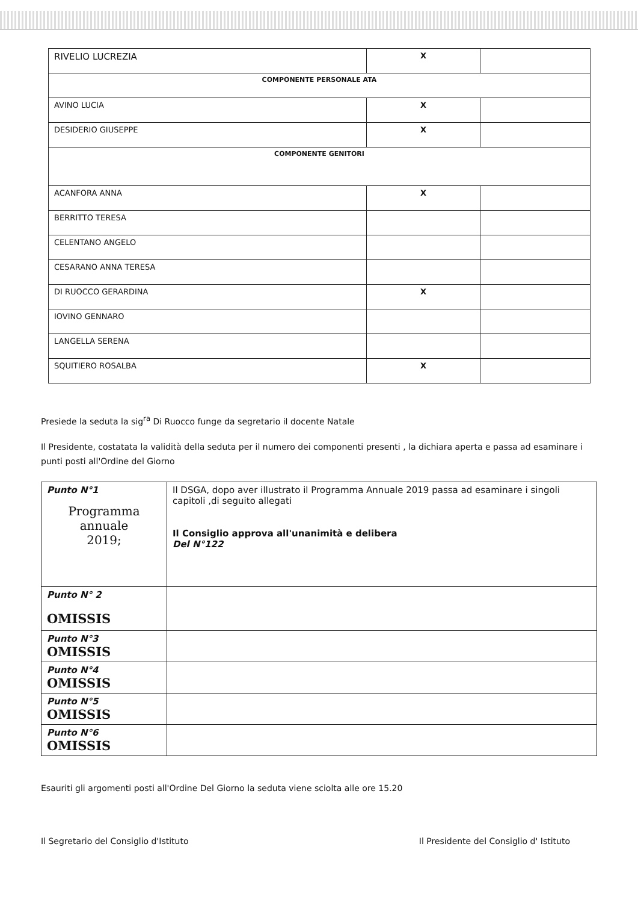| RIVELIO LUCREZIA | X | |
| COMPONENTE PERSONALE ATA | | |
| AVINO LUCIA | X | |
| DESIDERIO GIUSEPPE | X | |
| COMPONENTE GENITORI | | |
| ACANFORA ANNA | X | |
| BERRITTO TERESA | | |
| CELENTANO ANGELO | | |
| CESARANO ANNA TERESA | | |
| DI RUOCCO GERARDINA | X | |
| IOVINO GENNARO | | |
| LANGELLA SERENA | | |
| SQUITIERO ROSALBA | X | |
Presiede la seduta la sig<sup>ra</sup> Di Ruocco funge da segretario il docente Natale
Il Presidente, costatata la validità della seduta per il numero dei componenti presenti , la dichiara aperta e passa ad esaminare i punti posti all'Ordine del Giorno
| Punto N°1 Programma annuale 2019; | Il DSGA, dopo aver illustrato il Programma Annuale 2019 passa ad esaminare i singoli capitoli ,di seguito allegati Il Consiglio approva all'unanimità e delibera Del N°122 |
| Punto N° 2 OMISSIS | |
| Punto N°3 OMISSIS | |
| Punto N°4 OMISSIS | |
| Punto N°5 OMISSIS | |
| Punto N°6 OMISSIS | |
Esauriti gli argomenti posti all'Ordine Del Giorno la seduta viene sciolta alle ore 15.20
Il Segretario del Consiglio d'Istituto Il Presidente del Consiglio d' Istituto